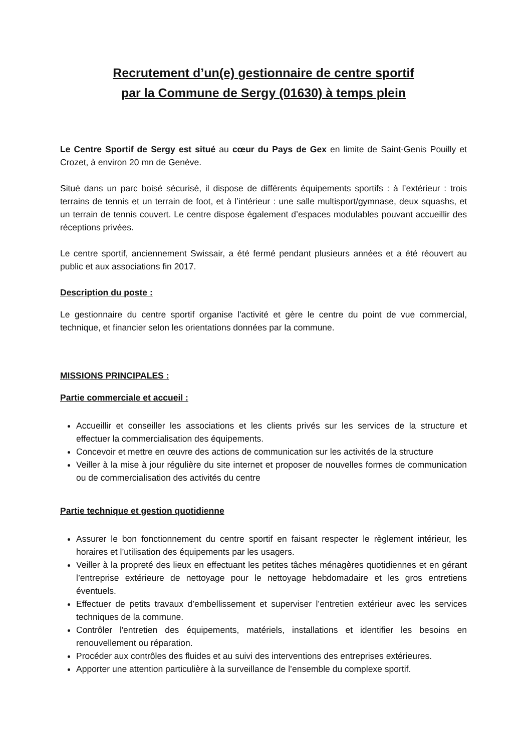Recrutement d’un(e) gestionnaire de centre sportif
par la Commune de Sergy (01630) à temps plein
Le Centre Sportif de Sergy est situé au cœur du Pays de Gex en limite de Saint-Genis Pouilly et Crozet, à environ 20 mn de Genève.
Situé dans un parc boisé sécurisé, il dispose de différents équipements sportifs : à l’extérieur : trois terrains de tennis et un terrain de foot, et à l’intérieur : une salle multisport/gymnase, deux squashs, et un terrain de tennis couvert. Le centre dispose également d’espaces modulables pouvant accueillir des réceptions privées.
Le centre sportif, anciennement Swissair, a été fermé pendant plusieurs années et a été réouvert au public et aux associations fin 2017.
Description du poste :
Le gestionnaire du centre sportif organise l'activité et gère le centre du point de vue commercial, technique, et financier selon les orientations données par la commune.
MISSIONS PRINCIPALES :
Partie commerciale et accueil :
Accueillir et conseiller les associations et les clients privés sur les services de la structure et effectuer la commercialisation des équipements.
Concevoir et mettre en œuvre des actions de communication sur les activités de la structure
Veiller à la mise à jour régulière du site internet et proposer de nouvelles formes de communication ou de commercialisation des activités du centre
Partie technique et gestion quotidienne
Assurer le bon fonctionnement du centre sportif en faisant respecter le règlement intérieur, les horaires et l’utilisation des équipements par les usagers.
Veiller à la propreté des lieux en effectuant les petites tâches ménagères quotidiennes et en gérant l’entreprise extérieure de nettoyage pour le nettoyage hebdomadaire et les gros entretiens éventuels.
Effectuer de petits travaux d’embellissement et superviser l’entretien extérieur avec les services techniques de la commune.
Contrôler l'entretien des équipements, matériels, installations et identifier les besoins en renouvellement ou réparation.
Procéder aux contrôles des fluides et au suivi des interventions des entreprises extérieures.
Apporter une attention particulière à la surveillance de l’ensemble du complexe sportif.